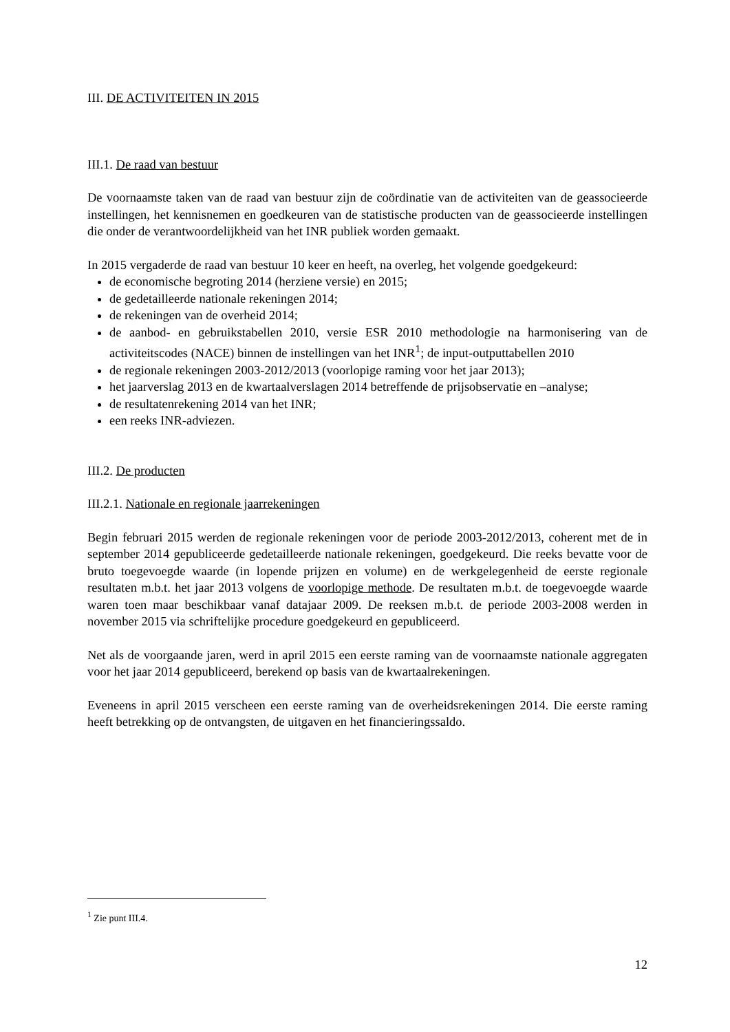III. DE ACTIVITEITEN IN 2015
III.1. De raad van bestuur
De voornaamste taken van de raad van bestuur zijn de coördinatie van de activiteiten van de geassocieerde instellingen, het kennisnemen en goedkeuren van de statistische producten van de geassocieerde instellingen die onder de verantwoordelijkheid van het INR publiek worden gemaakt.
In 2015 vergaderde de raad van bestuur 10 keer en heeft, na overleg, het volgende goedgekeurd:
de economische begroting 2014 (herziene versie) en 2015;
de gedetailleerde nationale rekeningen 2014;
de rekeningen van de overheid 2014;
de aanbod- en gebruikstabellen 2010, versie ESR 2010 methodologie na harmonisering van de activiteitscodes (NACE) binnen de instellingen van het INR<sup>1</sup>; de input-outputtabellen 2010
de regionale rekeningen 2003-2012/2013 (voorlopige raming voor het jaar 2013);
het jaarverslag 2013 en de kwartaalverslagen 2014 betreffende de prijsobservatie en –analyse;
de resultatenrekening 2014 van het INR;
een reeks INR-adviezen.
III.2. De producten
III.2.1. Nationale en regionale jaarrekeningen
Begin februari 2015 werden de regionale rekeningen voor de periode 2003-2012/2013, coherent met de in september 2014 gepubliceerde gedetailleerde nationale rekeningen, goedgekeurd. Die reeks bevatte voor de bruto toegevoegde waarde (in lopende prijzen en volume) en de werkgelegenheid de eerste regionale resultaten m.b.t. het jaar 2013 volgens de voorlopige methode. De resultaten m.b.t. de toegevoegde waarde waren toen maar beschikbaar vanaf datajaar 2009. De reeksen m.b.t. de periode 2003-2008 werden in november 2015 via schriftelijke procedure goedgekeurd en gepubliceerd.
Net als de voorgaande jaren, werd in april 2015 een eerste raming van de voornaamste nationale aggregaten voor het jaar 2014 gepubliceerd, berekend op basis van de kwartaalrekeningen.
Eveneens in april 2015 verscheen een eerste raming van de overheidsrekeningen 2014. Die eerste raming heeft betrekking op de ontvangsten, de uitgaven en het financieringssaldo.
<sup>1</sup> Zie punt III.4.
12